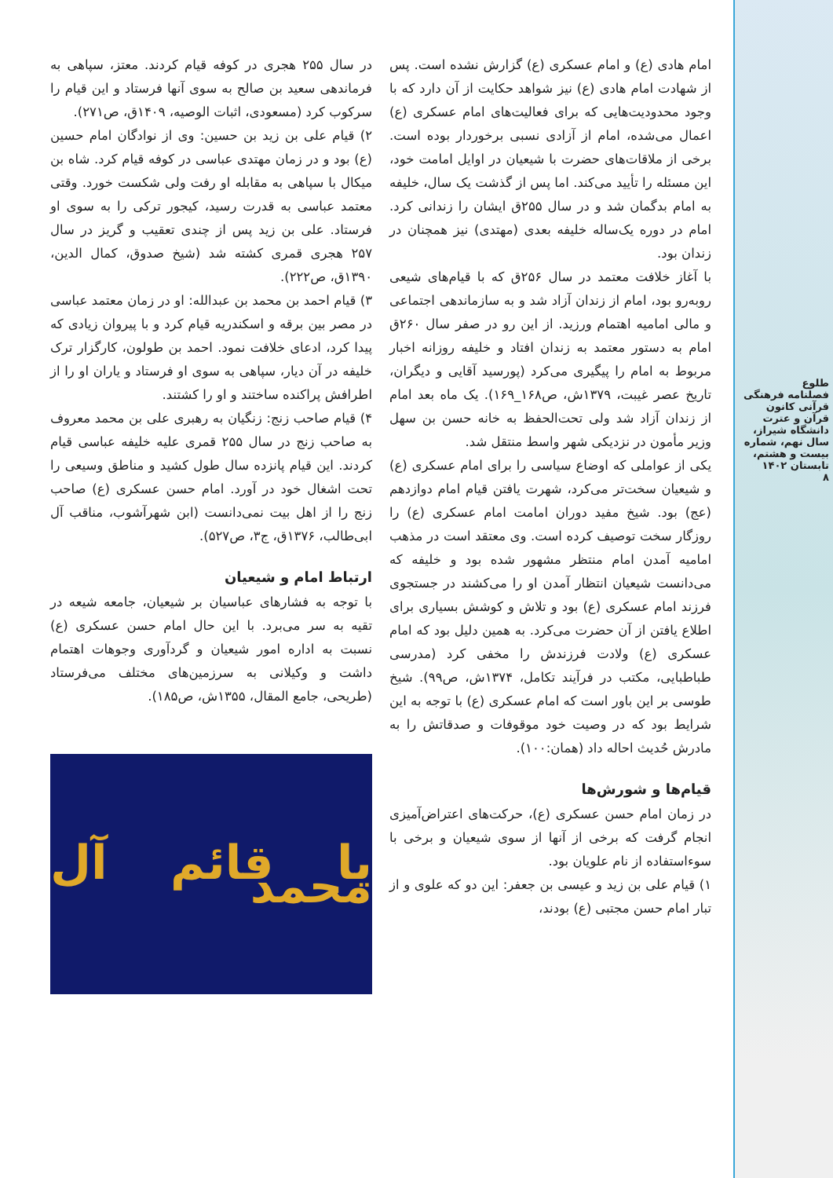طلوع
فصلنامه فرهنگی قرآنی کانون قرآن و عترت دانشگاه شیراز، سال نهم، شماره بیست و هشتم، تابستان ۱۴۰۲
۸
امام هادی (ع) و امام عسکری (ع) گزارش نشده است. پس از شهادت امام هادی (ع) نیز شواهد حکایت از آن دارد که با وجود محدودیت‌هایی که برای فعالیت‌های امام عسکری (ع) اعمال می‌شده، امام از آزادی نسبی برخوردار بوده است. برخی از ملاقات‌های حضرت با شیعیان در اوایل امامت خود، این مسئله را تأیید می‌کند. اما پس از گذشت یک سال، خلیفه به امام بدگمان شد و در سال ۲۵۵ق ایشان را زندانی کرد. امام در دوره یک‌ساله خلیفه بعدی (مهتدی) نیز همچنان در زندان بود.
با آغاز خلافت معتمد در سال ۲۵۶ق که با قیام‌های شیعی روبه‌رو بود، امام از زندان آزاد شد و به سازماندهی اجتماعی و مالی امامیه اهتمام ورزید. از این رو در صفر سال ۲۶۰ق امام به دستور معتمد به زندان افتاد و خلیفه روزانه اخبار مربوط به امام را پیگیری می‌کرد (پورسید آقایی و دیگران، تاریخ عصر غیبت، ۱۳۷۹ش، ص۱۶۸_۱۶۹). یک ماه بعد امام از زندان آزاد شد ولی تحت‌الحفظ به خانه حسن بن سهل وزیر مأمون در نزدیکی شهر واسط منتقل شد.
یکی از عواملی که اوضاع سیاسی را برای امام عسکری (ع) و شیعیان سخت‌تر می‌کرد، شهرت یافتن قیام امام دوازدهم (عج) بود. شیخ مفید دوران امامت امام عسکری (ع) را روزگار سخت توصیف کرده است. وی معتقد است در مذهب امامیه آمدن امام منتظر مشهور شده بود و خلیفه که می‌دانست شیعیان انتظار آمدن او را می‌کشند در جستجوی فرزند امام عسکری (ع) بود و تلاش و کوشش بسیاری برای اطلاع یافتن از آن حضرت می‌کرد. به همین دلیل بود که امام عسکری (ع) ولادت فرزندش را مخفی کرد (مدرسی طباطبایی، مکتب در فرآیند تکامل، ۱۳۷۴ش، ص۹۹). شیخ طوسی بر این باور است که امام عسکری (ع) با توجه به این شرایط بود که در وصیت خود موقوفات و صدقاتش را به مادرش حُدیث احاله داد (همان:۱۰۰).
قیام‌ها و شورش‌ها
در زمان امام حسن عسکری (ع)، حرکت‌های اعتراض‌آمیزی انجام گرفت که برخی از آنها از سوی شیعیان و برخی با سوءاستفاده از نام علویان بود.
۱) قیام علی بن زید و عیسی بن جعفر: این دو که علوی و از تبار امام حسن مجتبی (ع) بودند،
در سال ۲۵۵ هجری در کوفه قیام کردند. معتز، سپاهی به فرماندهی سعید بن صالح به سوی آنها فرستاد و این قیام را سرکوب کرد (مسعودی، اثبات الوصیه، ۱۴۰۹ق، ص۲۷۱).
۲) قیام علی بن زید بن حسین: وی از نوادگان امام حسین (ع) بود و در زمان مهتدی عباسی در کوفه قیام کرد. شاه بن میکال با سپاهی به مقابله او رفت ولی شکست خورد. وقتی معتمد عباسی به قدرت رسید، کیجور ترکی را به سوی او فرستاد. علی بن زید پس از چندی تعقیب و گریز در سال ۲۵۷ هجری قمری کشته شد (شیخ صدوق، کمال الدین، ۱۳۹۰ق، ص۲۲۲).
۳) قیام احمد بن محمد بن عبدالله: او در زمان معتمد عباسی در مصر بین برقه و اسکندریه قیام کرد و با پیروان زیادی که پیدا کرد، ادعای خلافت نمود. احمد بن طولون، کارگزار ترک خلیفه در آن دیار، سپاهی به سوی او فرستاد و یاران او را از اطرافش پراکنده ساختند و او را کشتند.
۴) قیام صاحب زنج: زنگیان به رهبری علی بن محمد معروف به صاحب زنج در سال ۲۵۵ قمری علیه خلیفه عباسی قیام کردند. این قیام پانزده سال طول کشید و مناطق وسیعی را تحت اشغال خود در آورد. امام حسن عسکری (ع) صاحب زنج را از اهل بیت نمی‌دانست (ابن شهرآشوب، مناقب آل ابی‌طالب، ۱۳۷۶ق، ج۳، ص۵۲۷).
ارتباط امام و شیعیان
با توجه به فشارهای عباسیان بر شیعیان، جامعه شیعه در تقیه به سر می‌برد. با این حال امام حسن عسکری (ع) نسبت به اداره امور شیعیان و گردآوری وجوهات اهتمام داشت و وکیلانی به سرزمین‌های مختلف می‌فرستاد (طریحی، جامع المقال، ۱۳۵۵ش، ص۱۸۵).
یا قائم آل محمد